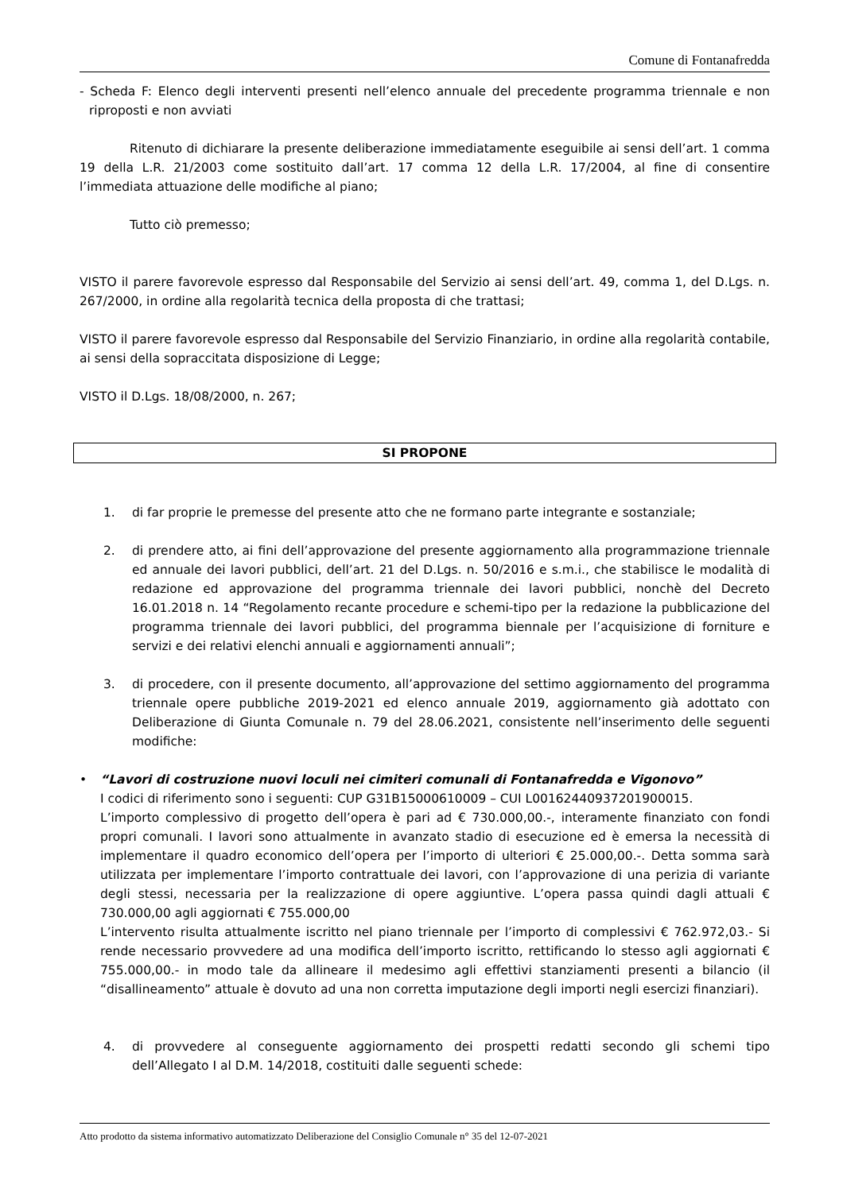Comune di Fontanafredda
- Scheda F: Elenco degli interventi presenti nell’elenco annuale del precedente programma triennale e non riproposti e non avviati
Ritenuto di dichiarare la presente deliberazione immediatamente eseguibile ai sensi dell’art. 1 comma 19 della L.R. 21/2003 come sostituito dall’art. 17 comma 12 della L.R. 17/2004, al fine di consentire l’immediata attuazione delle modifiche al piano;
Tutto ciò premesso;
VISTO il parere favorevole espresso dal Responsabile del Servizio ai sensi dell’art. 49, comma 1, del D.Lgs. n. 267/2000, in ordine alla regolarità tecnica della proposta di che trattasi;
VISTO il parere favorevole espresso dal Responsabile del Servizio Finanziario, in ordine alla regolarità contabile, ai sensi della sopraccitata disposizione di Legge;
VISTO il D.Lgs. 18/08/2000, n. 267;
SI PROPONE
1. di far proprie le premesse del presente atto che ne formano parte integrante e sostanziale;
2. di prendere atto, ai fini dell’approvazione del presente aggiornamento alla programmazione triennale ed annuale dei lavori pubblici, dell’art. 21 del D.Lgs. n. 50/2016 e s.m.i., che stabilisce le modalità di redazione ed approvazione del programma triennale dei lavori pubblici, nonchè del Decreto 16.01.2018 n. 14 “Regolamento recante procedure e schemi-tipo per la redazione la pubblicazione del programma triennale dei lavori pubblici, del programma biennale per l’acquisizione di forniture e servizi e dei relativi elenchi annuali e aggiornamenti annuali”;
3. di procedere, con il presente documento, all’approvazione del settimo aggiornamento del programma triennale opere pubbliche 2019-2021 ed elenco annuale 2019, aggiornamento già adottato con Deliberazione di Giunta Comunale n. 79 del 28.06.2021, consistente nell’inserimento delle seguenti modifiche:
• “Lavori di costruzione nuovi loculi nei cimiteri comunali di Fontanafredda e Vigonovo”
I codici di riferimento sono i seguenti: CUP G31B15000610009 – CUI L00162440937201900015.
L’importo complessivo di progetto dell’opera è pari ad € 730.000,00.-, interamente finanziato con fondi propri comunali. I lavori sono attualmente in avanzato stadio di esecuzione ed è emersa la necessità di implementare il quadro economico dell’opera per l’importo di ulteriori € 25.000,00.-. Detta somma sarà utilizzata per implementare l’importo contrattuale dei lavori, con l’approvazione di una perizia di variante degli stessi, necessaria per la realizzazione di opere aggiuntive. L’opera passa quindi dagli attuali € 730.000,00 agli aggiornati € 755.000,00
L’intervento risulta attualmente iscritto nel piano triennale per l’importo di complessivi € 762.972,03.- Si rende necessario provvedere ad una modifica dell’importo iscritto, rettificando lo stesso agli aggiornati € 755.000,00.- in modo tale da allineare il medesimo agli effettivi stanziamenti presenti a bilancio (il “disallineamento” attuale è dovuto ad una non corretta imputazione degli importi negli esercizi finanziari).
4. di provvedere al conseguente aggiornamento dei prospetti redatti secondo gli schemi tipo dell’Allegato I al D.M. 14/2018, costituiti dalle seguenti schede:
Atto prodotto da sistema informativo automatizzato Deliberazione del Consiglio Comunale n° 35 del 12-07-2021